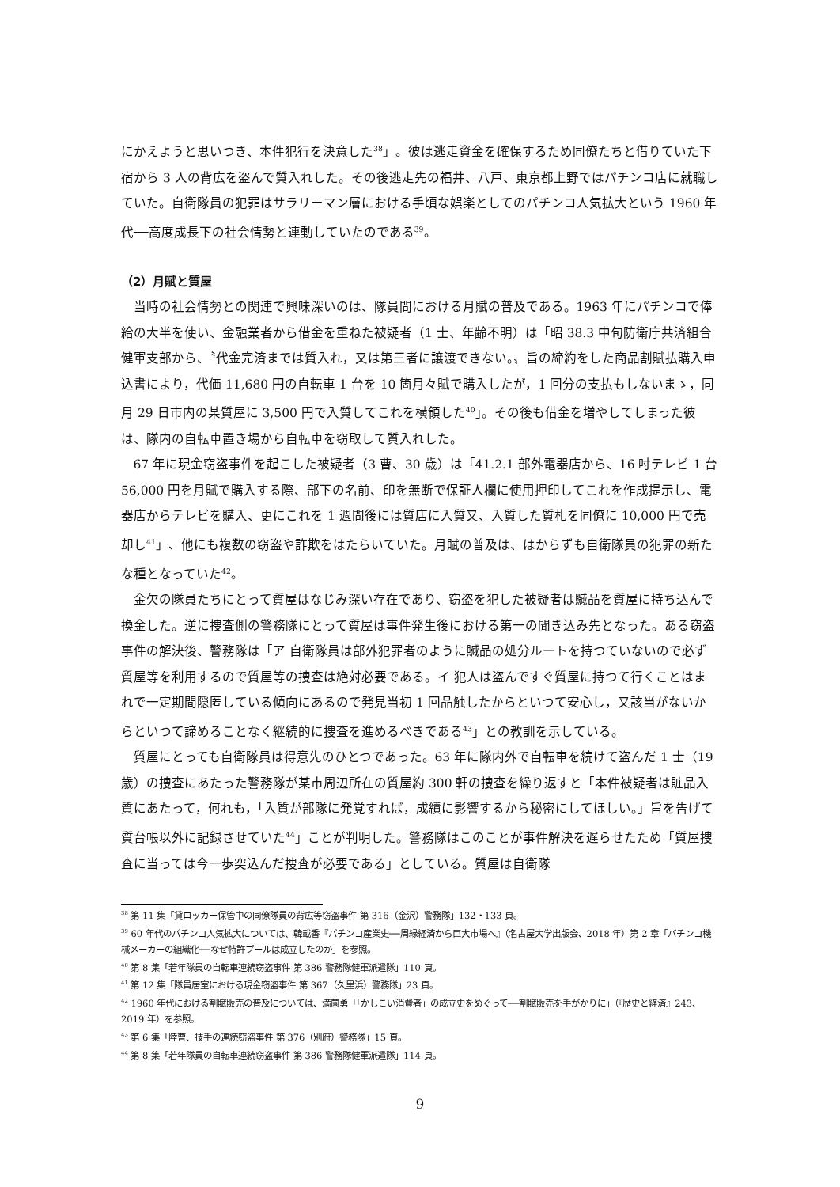にかえようと思いつき、本件犯行を決意した<sup>38</sup>」。彼は逃走資金を確保するため同僚たちと借りていた下宿から 3 人の背広を盗んで質入れした。その後逃走先の福井、八戸、東京都上野ではパチンコ店に就職していた。自衛隊員の犯罪はサラリーマン層における手頃な娯楽としてのパチンコ人気拡大という 1960 年代──高度成長下の社会情勢と連動していたのである<sup>39</sup>。
（2）月賦と質屋
当時の社会情勢との関連で興味深いのは、隊員間における月賦の普及である。1963 年にパチンコで俸給の大半を使い、金融業者から借金を重ねた被疑者（1 士、年齢不明）は「昭 38.3 中旬防衛庁共済組合健軍支部から、〝代金完済までは質入れ，又は第三者に譲渡できない。〟旨の締約をした商品割賦払購入申込書により，代価 11,680 円の自転車 1 台を 10 箇月々賦で購入したが，1 回分の支払もしないまゝ，同月 29 日市内の某質屋に 3,500 円で入質してこれを横領した<sup>40</sup>」。その後も借金を増やしてしまった彼は、隊内の自転車置き場から自転車を窃取して質入れした。
67 年に現金窃盗事件を起こした被疑者（3 曹、30 歳）は「41.2.1 部外電器店から、16 吋テレビ 1 台 56,000 円を月賦で購入する際、部下の名前、印を無断で保証人欄に使用押印してこれを作成提示し、電器店からテレビを購入、更にこれを 1 週間後には質店に入質又、入質した質札を同僚に 10,000 円で売却し<sup>41</sup>」、他にも複数の窃盗や詐欺をはたらいていた。月賦の普及は、はからずも自衛隊員の犯罪の新たな種となっていた<sup>42</sup>。
金欠の隊員たちにとって質屋はなじみ深い存在であり、窃盗を犯した被疑者は贓品を質屋に持ち込んで換金した。逆に捜査側の警務隊にとって質屋は事件発生後における第一の聞き込み先となった。ある窃盗事件の解決後、警務隊は「ア 自衛隊員は部外犯罪者のように贓品の処分ルートを持つていないので必ず質屋等を利用するので質屋等の捜査は絶対必要である。イ 犯人は盗んですぐ質屋に持つて行くことはまれで一定期間隠匿している傾向にあるので発見当初 1 回品触したからといつて安心し，又該当がないからといつて諦めることなく継続的に捜査を進めるべきである<sup>43</sup>」との教訓を示している。
質屋にとっても自衛隊員は得意先のひとつであった。63 年に隊内外で自転車を続けて盗んだ 1 士（19 歳）の捜査にあたった警務隊が某市周辺所在の質屋約 300 軒の捜査を繰り返すと「本件被疑者は賍品入質にあたって，何れも，「入質が部隊に発覚すれば，成績に影響するから秘密にしてほしい。」旨を告げて質台帳以外に記録させていた<sup>44</sup>」ことが判明した。警務隊はこのことが事件解決を遅らせたため「質屋捜査に当っては今一歩突込んだ捜査が必要である」としている。質屋は自衛隊
<sup>38</sup> 第 11 集「貸ロッカー保管中の同僚隊員の背広等窃盗事件 第 316（金沢）警務隊」132・133 頁。
<sup>39</sup> 60 年代のパチンコ人気拡大については、韓載香『パチンコ産業史──周縁経済から巨大市場へ』（名古屋大学出版会、2018 年）第 2 章「パチンコ機械メーカーの組織化──なぜ特許プールは成立したのか」を参照。
<sup>40</sup> 第 8 集「若年隊員の自転車連続窃盗事件 第 386 警務隊健軍派遣隊」110 頁。
<sup>41</sup> 第 12 集「隊員居室における現金窃盗事件 第 367（久里浜）警務隊」23 頁。
<sup>42</sup> 1960 年代における割賦販売の普及については、満薗勇「「かしこい消費者」の成立史をめぐって──割賦販売を手がかりに」（『歴史と経済』243、2019 年）を参照。
<sup>43</sup> 第 6 集「陸曹、技手の連続窃盗事件 第 376（別府）警務隊」15 頁。
<sup>44</sup> 第 8 集「若年隊員の自転車連続窃盗事件 第 386 警務隊健軍派遣隊」114 頁。
9